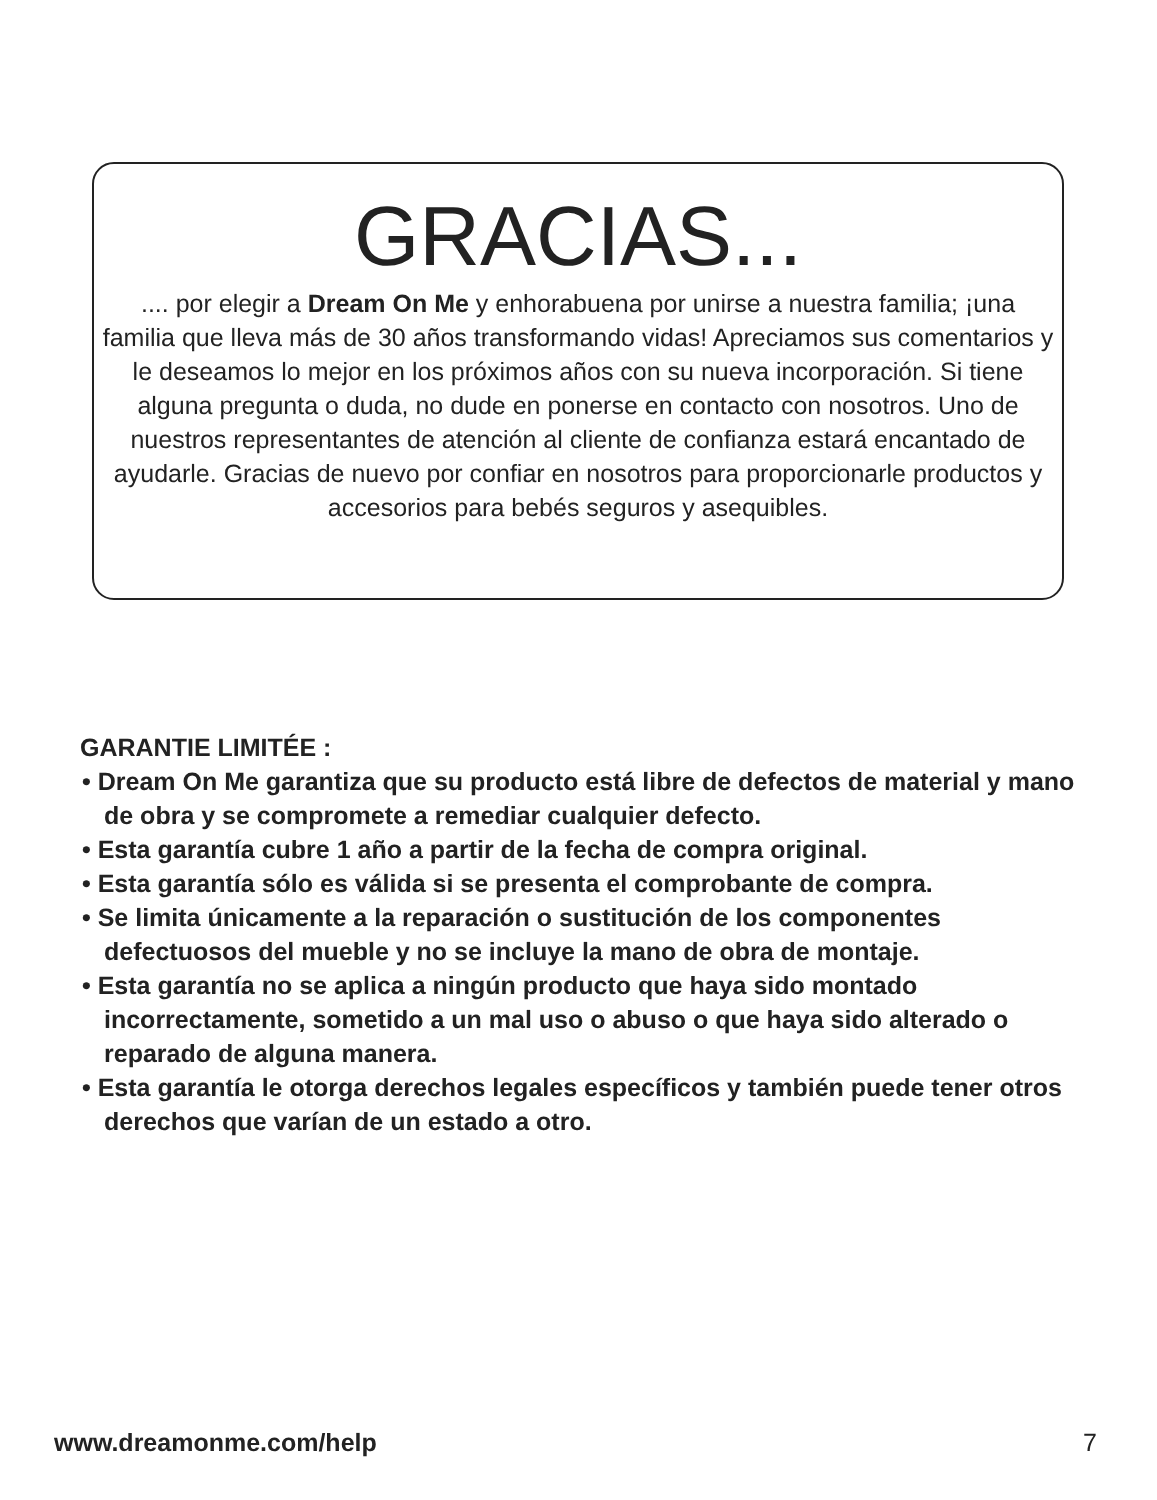GRACIAS...
.... por elegir a Dream On Me y enhorabuena por unirse a nuestra familia; ¡una familia que lleva más de 30 años transformando vidas! Apreciamos sus comentarios y le deseamos lo mejor en los próximos años con su nueva incorporación. Si tiene alguna pregunta o duda, no dude en ponerse en contacto con nosotros. Uno de nuestros representantes de atención al cliente de confianza estará encantado de ayudarle. Gracias de nuevo por confiar en nosotros para proporcionarle productos y accesorios para bebés seguros y asequibles.
GARANTIE LIMITÉE :
• Dream On Me garantiza que su producto está libre de defectos de material y mano de obra y se compromete a remediar cualquier defecto.
• Esta garantía cubre 1 año a partir de la fecha de compra original.
• Esta garantía sólo es válida si se presenta el comprobante de compra.
• Se limita únicamente a la reparación o sustitución de los componentes defectuosos del mueble y no se incluye la mano de obra de montaje.
• Esta garantía no se aplica a ningún producto que haya sido montado incorrectamente, sometido a un mal uso o abuso o que haya sido alterado o reparado de alguna manera.
• Esta garantía le otorga derechos legales específicos y también puede tener otros derechos que varían de un estado a otro.
www.dreamonme.com/help 7